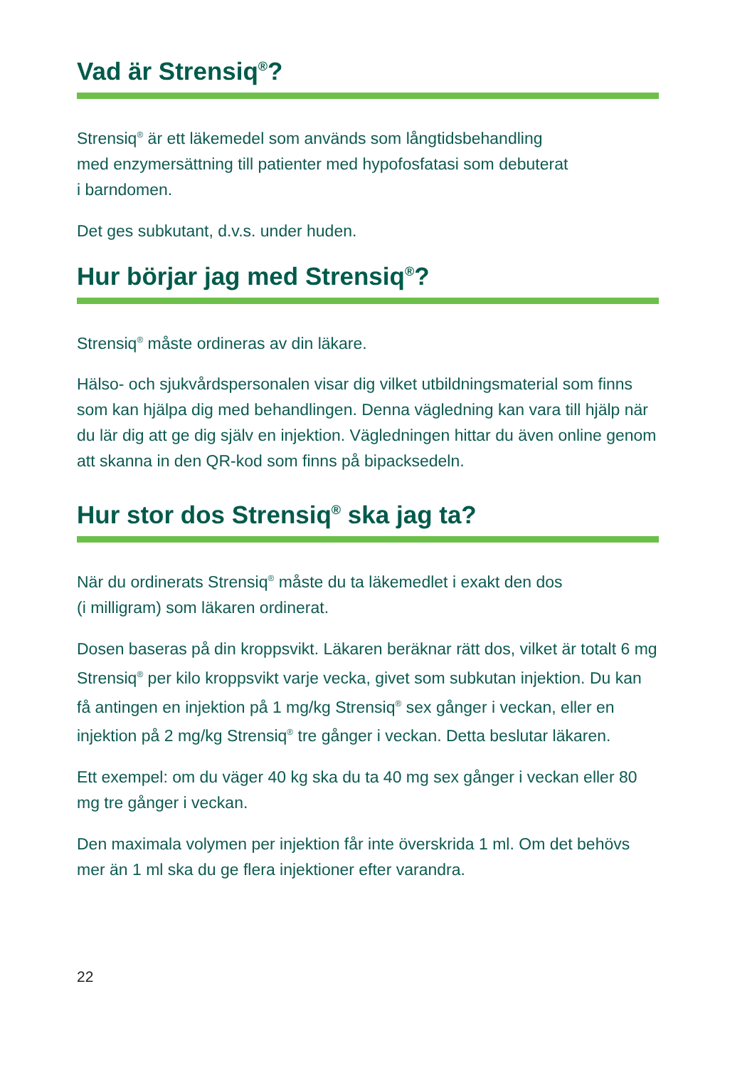Vad är Strensiq<sup>®</sup>?
Strensiq<sup>®</sup> är ett läkemedel som används som långtidsbehandling
med enzymersättning till patienter med hypofosfatasi som debuterat
i barndomen.
Det ges subkutant, d.v.s. under huden.
Hur börjar jag med Strensiq<sup>®</sup>?
Strensiq<sup>®</sup> måste ordineras av din läkare.
Hälso- och sjukvårdspersonalen visar dig vilket utbildningsmaterial som finns som kan hjälpa dig med behandlingen. Denna vägledning kan vara till hjälp när du lär dig att ge dig själv en injektion. Vägledningen hittar du även online genom att skanna in den QR-kod som finns på bipacksedeln.
Hur stor dos Strensiq<sup>®</sup> ska jag ta?
När du ordinerats Strensiq<sup>®</sup> måste du ta läkemedlet i exakt den dos
(i milligram) som läkaren ordinerat.
Dosen baseras på din kroppsvikt. Läkaren beräknar rätt dos, vilket är totalt 6 mg Strensiq<sup>®</sup> per kilo kroppsvikt varje vecka, givet som subkutan injektion. Du kan få antingen en injektion på 1 mg/kg Strensiq<sup>®</sup> sex gånger i veckan, eller en injektion på 2 mg/kg Strensiq<sup>®</sup> tre gånger i veckan. Detta beslutar läkaren.
Ett exempel: om du väger 40 kg ska du ta 40 mg sex gånger i veckan eller 80 mg tre gånger i veckan.
Den maximala volymen per injektion får inte överskrida 1 ml. Om det behövs mer än 1 ml ska du ge flera injektioner efter varandra.
22